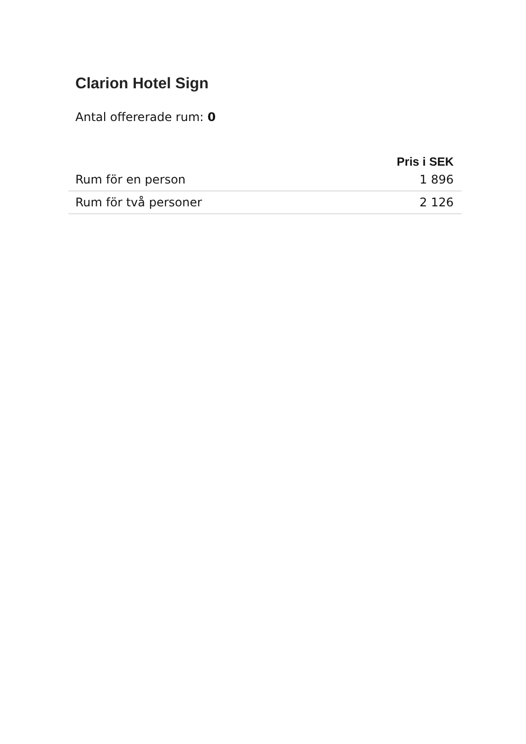Clarion Hotel Sign
Antal offererade rum: 0
| | Pris i SEK |
| --- | --- |
| Rum för en person | 1 896 |
| Rum för två personer | 2 126 |